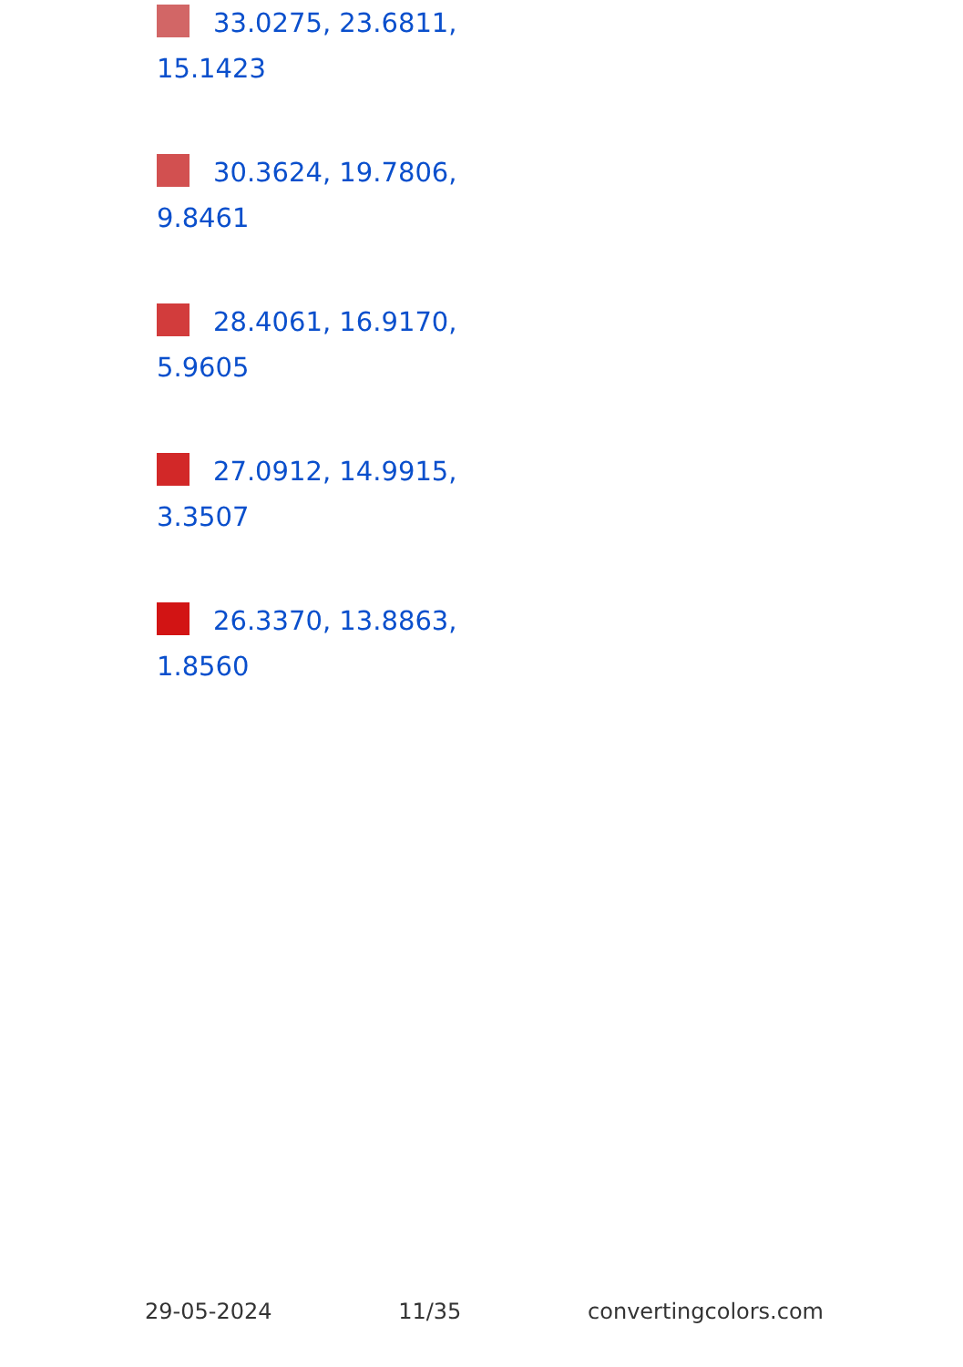33.0275, 23.6811, 15.1423
30.3624, 19.7806, 9.8461
28.4061, 16.9170, 5.9605
27.0912, 14.9915, 3.3507
26.3370, 13.8863, 1.8560
29-05-2024 11/35 convertingcolors.com